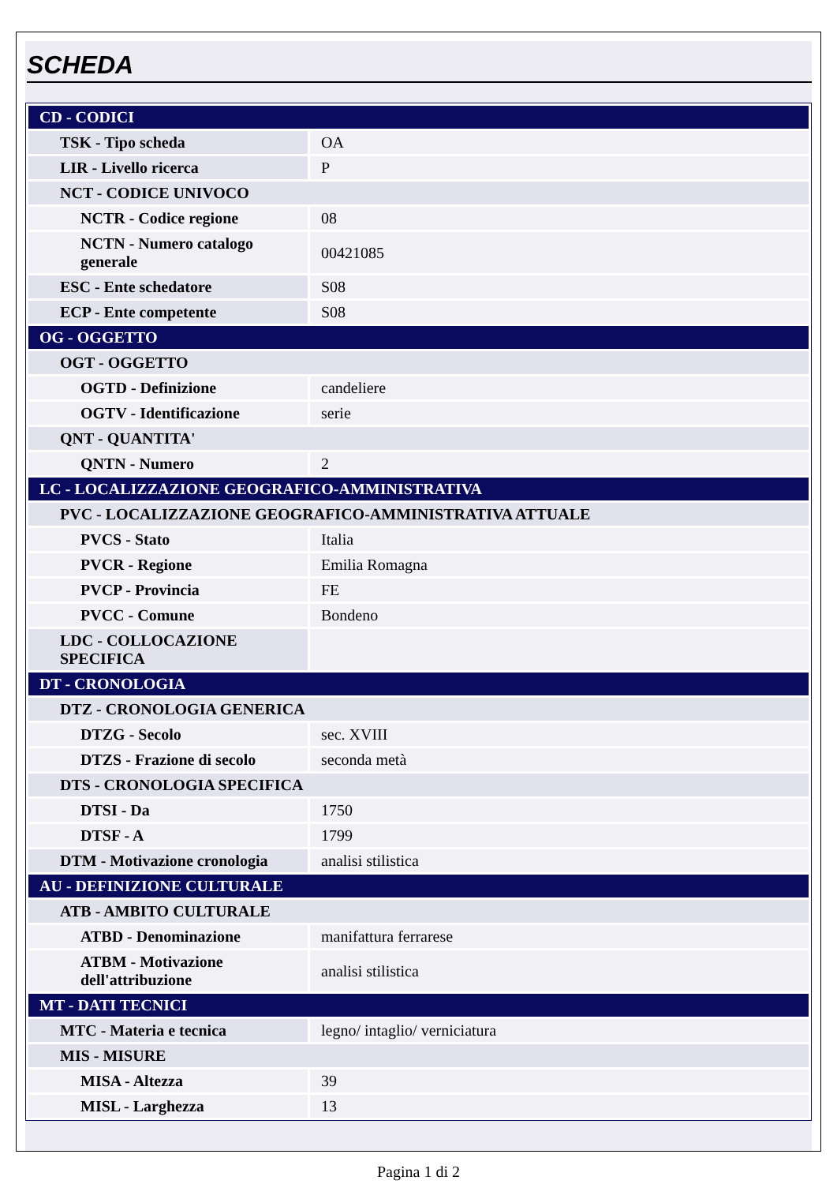SCHEDA
| CD - CODICI | |
| TSK - Tipo scheda | OA |
| LIR - Livello ricerca | P |
| NCT - CODICE UNIVOCO | |
| NCTR - Codice regione | 08 |
| NCTN - Numero catalogo generale | 00421085 |
| ESC - Ente schedatore | S08 |
| ECP - Ente competente | S08 |
| OG - OGGETTO | |
| OGT - OGGETTO | |
| OGTD - Definizione | candeliere |
| OGTV - Identificazione | serie |
| QNT - QUANTITA' | |
| QNTN - Numero | 2 |
| LC - LOCALIZZAZIONE GEOGRAFICO-AMMINISTRATIVA | |
| PVC - LOCALIZZAZIONE GEOGRAFICO-AMMINISTRATIVA ATTUALE | |
| PVCS - Stato | Italia |
| PVCR - Regione | Emilia Romagna |
| PVCP - Provincia | FE |
| PVCC - Comune | Bondeno |
| LDC - COLLOCAZIONE SPECIFICA | |
| DT - CRONOLOGIA | |
| DTZ - CRONOLOGIA GENERICA | |
| DTZG - Secolo | sec. XVIII |
| DTZS - Frazione di secolo | seconda metà |
| DTS - CRONOLOGIA SPECIFICA | |
| DTSI - Da | 1750 |
| DTSF - A | 1799 |
| DTM - Motivazione cronologia | analisi stilistica |
| AU - DEFINIZIONE CULTURALE | |
| ATB - AMBITO CULTURALE | |
| ATBD - Denominazione | manifattura ferrarese |
| ATBM - Motivazione dell'attribuzione | analisi stilistica |
| MT - DATI TECNICI | |
| MTC - Materia e tecnica | legno/ intaglio/ verniciatura |
| MIS - MISURE | |
| MISA - Altezza | 39 |
| MISL - Larghezza | 13 |
Pagina 1 di 2